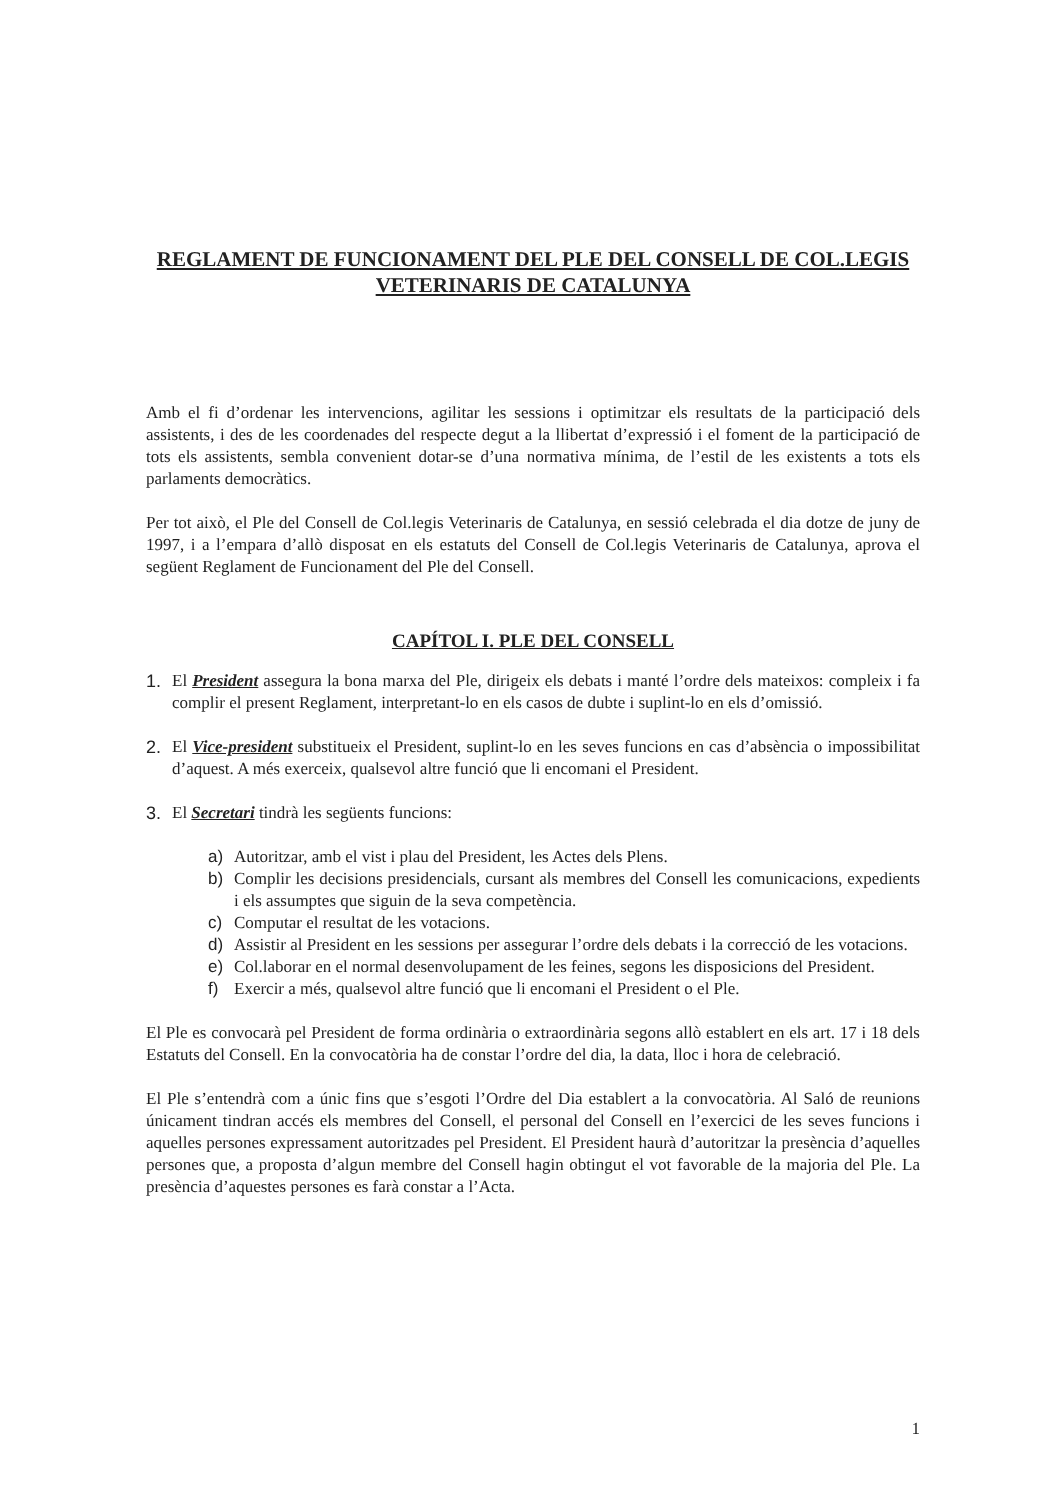REGLAMENT DE FUNCIONAMENT DEL PLE DEL CONSELL DE COL.LEGIS VETERINARIS DE CATALUNYA
Amb el fi d’ordenar les intervencions, agilitar les sessions i optimitzar els resultats de la participació dels assistents, i des de les coordenades del respecte degut a la llibertat d’expressió i el foment de la participació de tots els assistents, sembla convenient dotar-se d’una normativa mínima, de l’estil de les existents a tots els parlaments democràtics.
Per tot això, el Ple del Consell de Col.legis Veterinaris de Catalunya, en sessió celebrada el dia dotze de juny de 1997, i a l’empara d’allò disposat en els estatuts del Consell de Col.legis Veterinaris de Catalunya, aprova el següent Reglament de Funcionament del Ple del Consell.
CAPÍTOL I. PLE DEL CONSELL
1. El President assegura la bona marxa del Ple, dirigeix els debats i manté l’ordre dels mateixos: compleix i fa complir el present Reglament, interpretant-lo en els casos de dubte i suplint-lo en els d’omissió.
2. El Vice-president substitueix el President, suplint-lo en les seves funcions en cas d’absència o impossibilitat d’aquest. A més exerceix, qualsevol altre funció que li encomani el President.
3. El Secretari tindrà les següents funcions:
a) Autoritzar, amb el vist i plau del President, les Actes dels Plens.
b) Complir les decisions presidencials, cursant als membres del Consell les comunicacions, expedients i els assumptes que siguin de la seva competència.
c) Computar el resultat de les votacions.
d) Assistir al President en les sessions per assegurar l’ordre dels debats i la correcció de les votacions.
e) Col.laborar en el normal desenvolupament de les feines, segons les disposicions del President.
f) Exercir a més, qualsevol altre funció que li encomani el President o el Ple.
El Ple es convocarà pel President de forma ordinària o extraordinària segons allò establert en els art. 17 i 18 dels Estatuts del Consell. En la convocatòria ha de constar l’ordre del dia, la data, lloc i hora de celebració.
El Ple s’entendrà com a únic fins que s’esgoti l’Ordre del Dia establert a la convocatòria. Al Saló de reunions únicament tindran accés els membres del Consell, el personal del Consell en l’exercici de les seves funcions i aquelles persones expressament autoritzades pel President. El President haurà d’autoritzar la presència d’aquelles persones que, a proposta d’algun membre del Consell hagin obtingut el vot favorable de la majoria del Ple. La presència d’aquestes persones es farà constar a l’Acta.
1